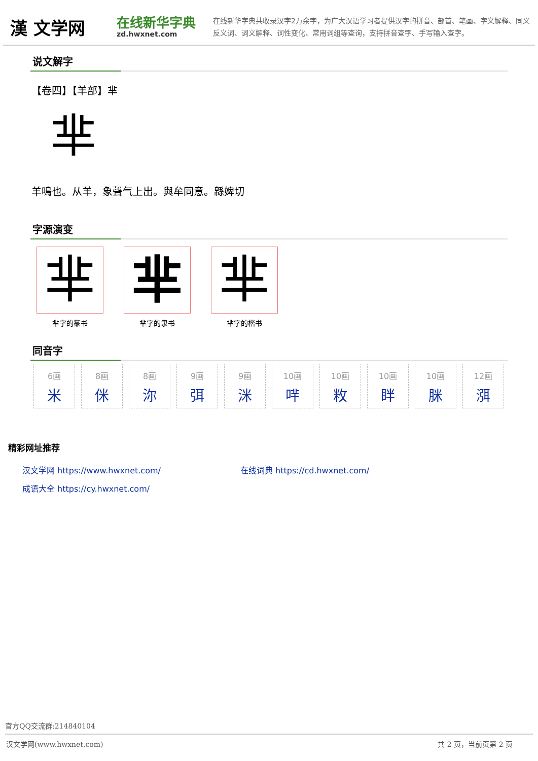漢 文学网
在线新华字典
zd.hwxnet.com
在线新华字典共收录汉字2万余字，为广大汉语学习者提供汉字的拼音、部首、笔画、字义解释、同义反义词、词义解释、词性变化、常用词组等查询，支持拼音查字、手写输入查字。
说文解字
【卷四】【羊部】芈
芈
羊鳴也。从羊，象聲气上出。與牟同意。緜婢切
字源演变
芈
芈字的篆书
芈
芈字的隶书
芈
芈字的楷书
同音字
6画
米
8画
侎
8画
沵
9画
弭
9画
洣
10画
哶
10画
敉
10画
眫
10画
脒
12画
渳
精彩网址推荐
汉文学网 https://www.hwxnet.com/
在线词典 https://cd.hwxnet.com/
成语大全 https://cy.hwxnet.com/
官方QQ交流群:214840104
汉文学网(www.hwxnet.com) 共 2 页，当前页第 2 页